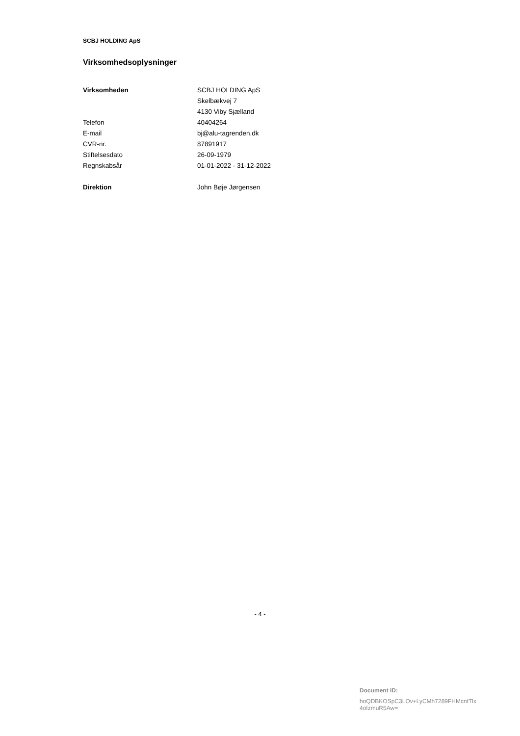SCBJ HOLDING ApS
Virksomhedsoplysninger
| Virksomheden | SCBJ HOLDING ApS |
| | Skelbækvej 7 |
| | 4130 Viby Sjælland |
| Telefon | 40404264 |
| E-mail | bj@alu-tagrenden.dk |
| CVR-nr. | 87891917 |
| Stiftelsesdato | 26-09-1979 |
| Regnskabsår | 01-01-2022 - 31-12-2022 |
| Direktion | John Bøje Jørgensen |
- 4 -
Document ID:
hoQDBKOSpC3LOv+LyCMh7289FHMcntTlx
4oIzmuR5Aw=